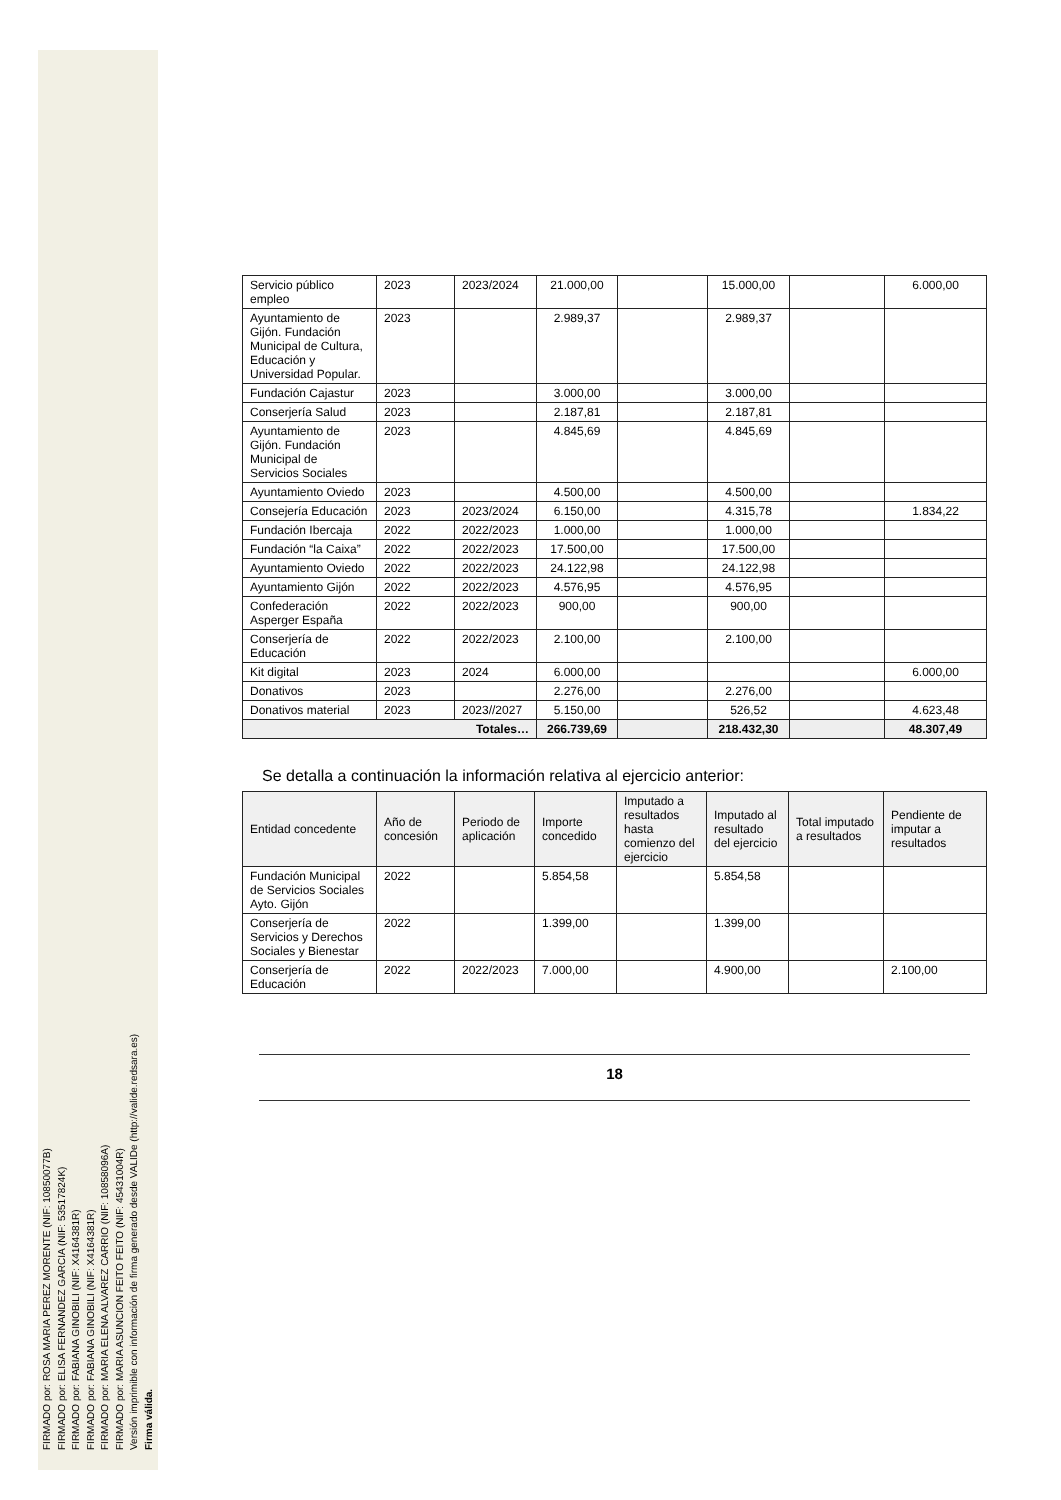FIRMADO por: ROSA MARIA PEREZ MORENTE (NIF: 10850077B)
FIRMADO por: ELISA FERNANDEZ GARCIA (NIF: 53517824K)
FIRMADO por: FABIANA GINOBILI (NIF: X4164381R)
FIRMADO por: FABIANA GINOBILI (NIF: X4164381R)
FIRMADO por: MARIA ELENA ALVAREZ CARRIO (NIF: 10858096A)
FIRMADO por: MARIA ASUNCION FEITO FEITO (NIF: 45431004R)
Versión imprimible con información de firma generado desde VALIDe (http://valide.redsara.es)
Firma válida.
| Servicio público empleo | 2023 | 2023/2024 | 21.000,00 | | 15.000,00 | | 6.000,00 |
| Ayuntamiento de Gijón. Fundación Municipal de Cultura, Educación y Universidad Popular. | 2023 | | 2.989,37 | | 2.989,37 | | |
| Fundación Cajastur | 2023 | | 3.000,00 | | 3.000,00 | | |
| Conserjería Salud | 2023 | | 2.187,81 | | 2.187,81 | | |
| Ayuntamiento de Gijón. Fundación Municipal de Servicios Sociales | 2023 | | 4.845,69 | | 4.845,69 | | |
| Ayuntamiento Oviedo | 2023 | | 4.500,00 | | 4.500,00 | | |
| Consejería Educación | 2023 | 2023/2024 | 6.150,00 | | 4.315,78 | | 1.834,22 |
| Fundación Ibercaja | 2022 | 2022/2023 | 1.000,00 | | 1.000,00 | | |
| Fundación “la Caixa” | 2022 | 2022/2023 | 17.500,00 | | 17.500,00 | | |
| Ayuntamiento Oviedo | 2022 | 2022/2023 | 24.122,98 | | 24.122,98 | | |
| Ayuntamiento Gijón | 2022 | 2022/2023 | 4.576,95 | | 4.576,95 | | |
| Confederación Asperger España | 2022 | 2022/2023 | 900,00 | | 900,00 | | |
| Conserjería de Educación | 2022 | 2022/2023 | 2.100,00 | | 2.100,00 | | |
| Kit digital | 2023 | 2024 | 6.000,00 | | | | 6.000,00 |
| Donativos | 2023 | | 2.276,00 | | 2.276,00 | | |
| Donativos material | 2023 | 2023//2027 | 5.150,00 | | 526,52 | | 4.623,48 |
| Totales… | | | 266.739,69 | | 218.432,30 | | 48.307,49 |
Se detalla a continuación la información relativa al ejercicio anterior:
| Entidad concedente | Año de concesión | Periodo de aplicación | Importe concedido | Imputado a resultados hasta comienzo del ejercicio | Imputado al resultado del ejercicio | Total imputado a resultados | Pendiente de imputar a resultados |
| --- | --- | --- | --- | --- | --- | --- | --- |
| Fundación Municipal de Servicios Sociales Ayto. Gijón | 2022 | | 5.854,58 | | 5.854,58 | | |
| Conserjería de Servicios y Derechos Sociales y Bienestar | 2022 | | 1.399,00 | | 1.399,00 | | |
| Conserjería de Educación | 2022 | 2022/2023 | 7.000,00 | | 4.900,00 | | 2.100,00 |
18